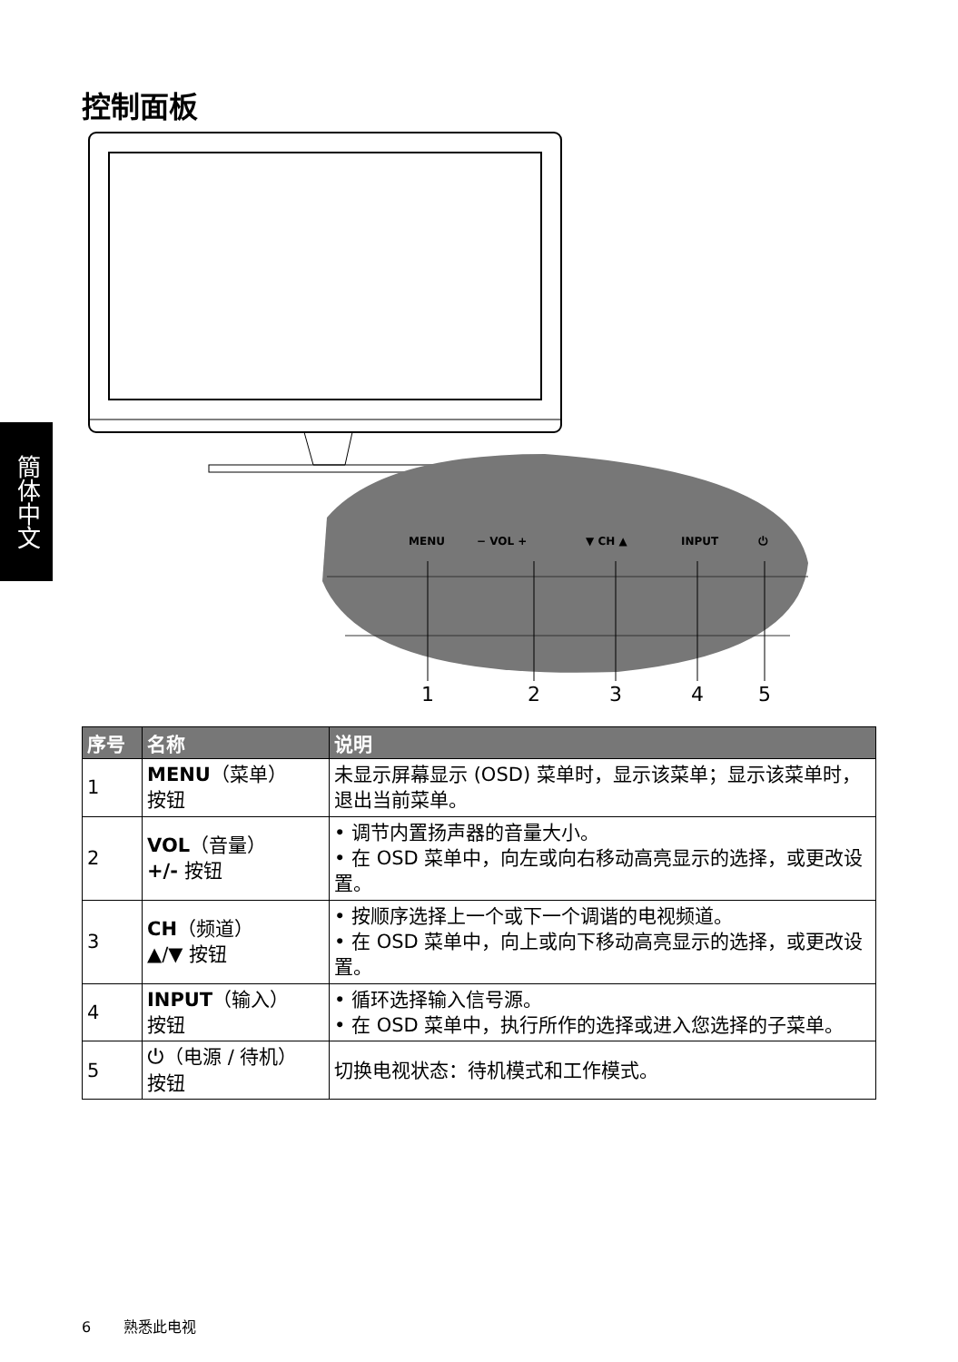控制面板
簡体中文
MENU
− VOL +
▼ CH ▲
INPUT
⏻
1
2
3
4
5
| 序号 | 名称 | 说明 |
| --- | --- | --- |
| 1 | MENU （菜单） 按钮 | 未显示屏幕显示 (OSD) 菜单时，显示该菜单；显示该菜单时，退出当前菜单。 |
| 2 | VOL （音量） +/- 按钮 | • 调节内置扬声器的音量大小。 • 在 OSD 菜单中，向左或向右移动高亮显示的选择，或更改设置。 |
| 3 | CH （频道） ▲/▼ 按钮 | • 按顺序选择上一个或下一个调谐的电视频道。 • 在 OSD 菜单中，向上或向下移动高亮显示的选择，或更改设置。 |
| 4 | INPUT （输入） 按钮 | • 循环选择输入信号源。 • 在 OSD 菜单中，执行所作的选择或进入您选择的子菜单。 |
| 5 | ⏻（电源 / 待机） 按钮 | 切换电视状态：待机模式和工作模式。 |
6 熟悉此电视